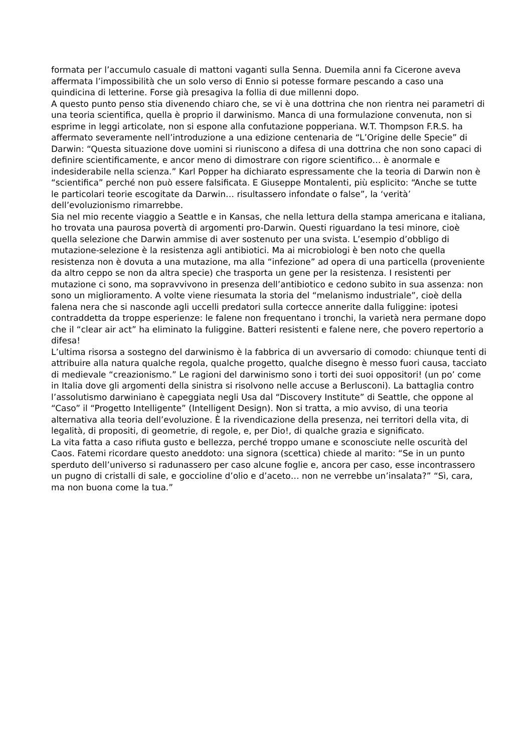formata per l’accumulo casuale di mattoni vaganti sulla Senna. Duemila anni fa Cicerone aveva affermata l’impossibilità che un solo verso di Ennio si potesse formare pescando a caso una quindicina di letterine. Forse già presagiva la follia di due millenni dopo.
A questo punto penso stia divenendo chiaro che, se vi è una dottrina che non rientra nei parametri di una teoria scientifica, quella è proprio il darwinismo. Manca di una formulazione convenuta, non si esprime in leggi articolate, non si espone alla confutazione popperiana. W.T. Thompson F.R.S. ha affermato severamente nell’introduzione a una edizione centenaria de “L’Origine delle Specie” di Darwin: “Questa situazione dove uomini si riuniscono a difesa di una dottrina che non sono capaci di definire scientificamente, e ancor meno di dimostrare con rigore scientifico… è anormale e indesiderabile nella scienza.” Karl Popper ha dichiarato espressamente che la teoria di Darwin non è “scientifica” perché non può essere falsificata. E Giuseppe Montalenti, più esplicito: “Anche se tutte le particolari teorie escogitate da Darwin… risultassero infondate o false”, la ‘verità’ dell’evoluzionismo rimarrebbe.
Sia nel mio recente viaggio a Seattle e in Kansas, che nella lettura della stampa americana e italiana, ho trovata una paurosa povertà di argomenti pro-Darwin. Questi riguardano la tesi minore, cioè quella selezione che Darwin ammise di aver sostenuto per una svista. L’esempio d’obbligo di mutazione-selezione è la resistenza agli antibiotici. Ma ai microbiologi è ben noto che quella resistenza non è dovuta a una mutazione, ma alla “infezione” ad opera di una particella (proveniente da altro ceppo se non da altra specie) che trasporta un gene per la resistenza. I resistenti per mutazione ci sono, ma sopravvivono in presenza dell’antibiotico e cedono subito in sua assenza: non sono un miglioramento. A volte viene riesumata la storia del “melanismo industriale”, cioè della falena nera che si nasconde agli uccelli predatori sulla cortecce annerite dalla fuliggine: ipotesi contraddetta da troppe esperienze: le falene non frequentano i tronchi, la varietà nera permane dopo che il “clear air act” ha eliminato la fuliggine. Batteri resistenti e falene nere, che povero repertorio a difesa!
L’ultima risorsa a sostegno del darwinismo è la fabbrica di un avversario di comodo: chiunque tenti di attribuire alla natura qualche regola, qualche progetto, qualche disegno è messo fuori causa, tacciato di medievale “creazionismo.” Le ragioni del darwinismo sono i torti dei suoi oppositori! (un po’ come in Italia dove gli argomenti della sinistra si risolvono nelle accuse a Berlusconi). La battaglia contro l’assolutismo darwiniano è capeggiata negli Usa dal “Discovery Institute” di Seattle, che oppone al “Caso” il “Progetto Intelligente” (Intelligent Design). Non si tratta, a mio avviso, di una teoria alternativa alla teoria dell’evoluzione. È la rivendicazione della presenza, nei territori della vita, di legalità, di propositi, di geometrie, di regole, e, per Dio!, di qualche grazia e significato.
La vita fatta a caso rifiuta gusto e bellezza, perché troppo umane e sconosciute nelle oscurità del Caos. Fatemi ricordare questo aneddoto: una signora (scettica) chiede al marito: “Se in un punto sperduto dell’universo si radunassero per caso alcune foglie e, ancora per caso, esse incontrassero un pugno di cristalli di sale, e goccioline d’olio e d’aceto… non ne verrebbe un’insalata?” “Sì, cara, ma non buona come la tua.”